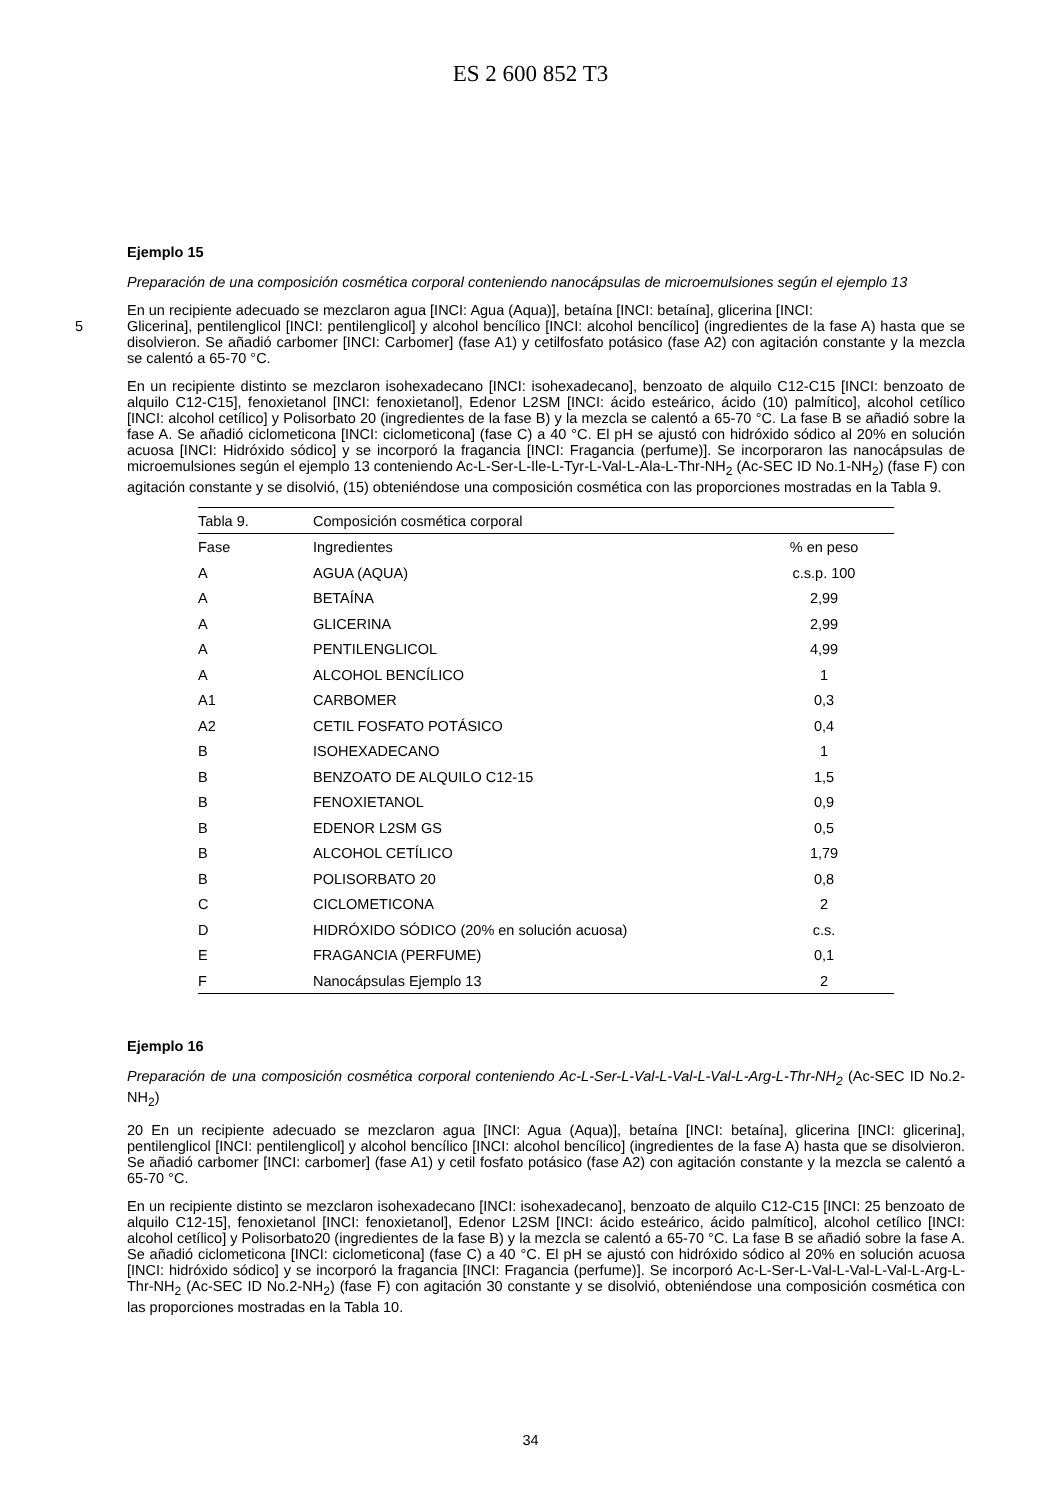ES 2 600 852 T3
Ejemplo 15
Preparación de una composición cosmética corporal conteniendo nanocápsulas de microemulsiones según el ejemplo 13
En un recipiente adecuado se mezclaron agua [INCI: Agua (Aqua)], betaína [INCI: betaína], glicerina [INCI:
5 Glicerina], pentilenglicol [INCI: pentilenglicol] y alcohol bencílico [INCI: alcohol bencílico] (ingredientes de la fase A) hasta que se disolvieron. Se añadió carbomer [INCI: Carbomer] (fase A1) y cetilfosfato potásico (fase A2) con agitación constante y la mezcla se calentó a 65-70 °C.
En un recipiente distinto se mezclaron isohexadecano [INCI: isohexadecano], benzoato de alquilo C12-C15 [INCI: benzoato de alquilo C12-C15], fenoxietanol [INCI: fenoxietanol], Edenor L2SM [INCI: ácido esteárico, ácido (10) palmítico], alcohol cetílico [INCI: alcohol cetílico] y Polisorbato 20 (ingredientes de la fase B) y la mezcla se calentó a 65-70 °C. La fase B se añadió sobre la fase A. Se añadió ciclometicona [INCI: ciclometicona] (fase C) a 40 °C. El pH se ajustó con hidróxido sódico al 20% en solución acuosa [INCI: Hidróxido sódico] y se incorporó la fragancia [INCI: Fragancia (perfume)]. Se incorporaron las nanocápsulas de microemulsiones según el ejemplo 13 conteniendo Ac-L-Ser-L-Ile-L-Tyr-L-Val-L-Ala-L-Thr-NH<sub>2</sub> (Ac-SEC ID No.1-NH<sub>2</sub>) (fase F) con agitación constante y se disolvió, (15) obteniéndose una composición cosmética con las proporciones mostradas en la Tabla 9.
| Tabla 9. | Composición cosmética corporal | |
| Fase | Ingredientes | % en peso |
| A | AGUA (AQUA) | c.s.p. 100 |
| A | BETAÍNA | 2,99 |
| A | GLICERINA | 2,99 |
| A | PENTILENGLICOL | 4,99 |
| A | ALCOHOL BENCÍLICO | 1 |
| A1 | CARBOMER | 0,3 |
| A2 | CETIL FOSFATO POTÁSICO | 0,4 |
| B | ISOHEXADECANO | 1 |
| B | BENZOATO DE ALQUILO C12-15 | 1,5 |
| B | FENOXIETANOL | 0,9 |
| B | EDENOR L2SM GS | 0,5 |
| B | ALCOHOL CETÍLICO | 1,79 |
| B | POLISORBATO 20 | 0,8 |
| C | CICLOMETICONA | 2 |
| D | HIDRÓXIDO SÓDICO (20% en solución acuosa) | c.s. |
| E | FRAGANCIA (PERFUME) | 0,1 |
| F | Nanocápsulas Ejemplo 13 | 2 |
Ejemplo 16
Preparación de una composición cosmética corporal conteniendo Ac-L-Ser-L-Val-L-Val-L-Val-L-Arg-L-Thr-NH<sub>2</sub> (Ac-SEC ID No.2-NH<sub>2</sub>)
20 En un recipiente adecuado se mezclaron agua [INCI: Agua (Aqua)], betaína [INCI: betaína], glicerina [INCI: glicerina], pentilenglicol [INCI: pentilenglicol] y alcohol bencílico [INCI: alcohol bencílico] (ingredientes de la fase A) hasta que se disolvieron. Se añadió carbomer [INCI: carbomer] (fase A1) y cetil fosfato potásico (fase A2) con agitación constante y la mezcla se calentó a 65-70 °C.
En un recipiente distinto se mezclaron isohexadecano [INCI: isohexadecano], benzoato de alquilo C12-C15 [INCI: 25 benzoato de alquilo C12-15], fenoxietanol [INCI: fenoxietanol], Edenor L2SM [INCI: ácido esteárico, ácido palmítico], alcohol cetílico [INCI: alcohol cetílico] y Polisorbato20 (ingredientes de la fase B) y la mezcla se calentó a 65-70 °C. La fase B se añadió sobre la fase A. Se añadió ciclometicona [INCI: ciclometicona] (fase C) a 40 °C. El pH se ajustó con hidróxido sódico al 20% en solución acuosa [INCI: hidróxido sódico] y se incorporó la fragancia [INCI: Fragancia (perfume)]. Se incorporó Ac-L-Ser-L-Val-L-Val-L-Val-L-Arg-L-Thr-NH<sub>2</sub> (Ac-SEC ID No.2-NH<sub>2</sub>) (fase F) con agitación 30 constante y se disolvió, obteniéndose una composición cosmética con las proporciones mostradas en la Tabla 10.
34